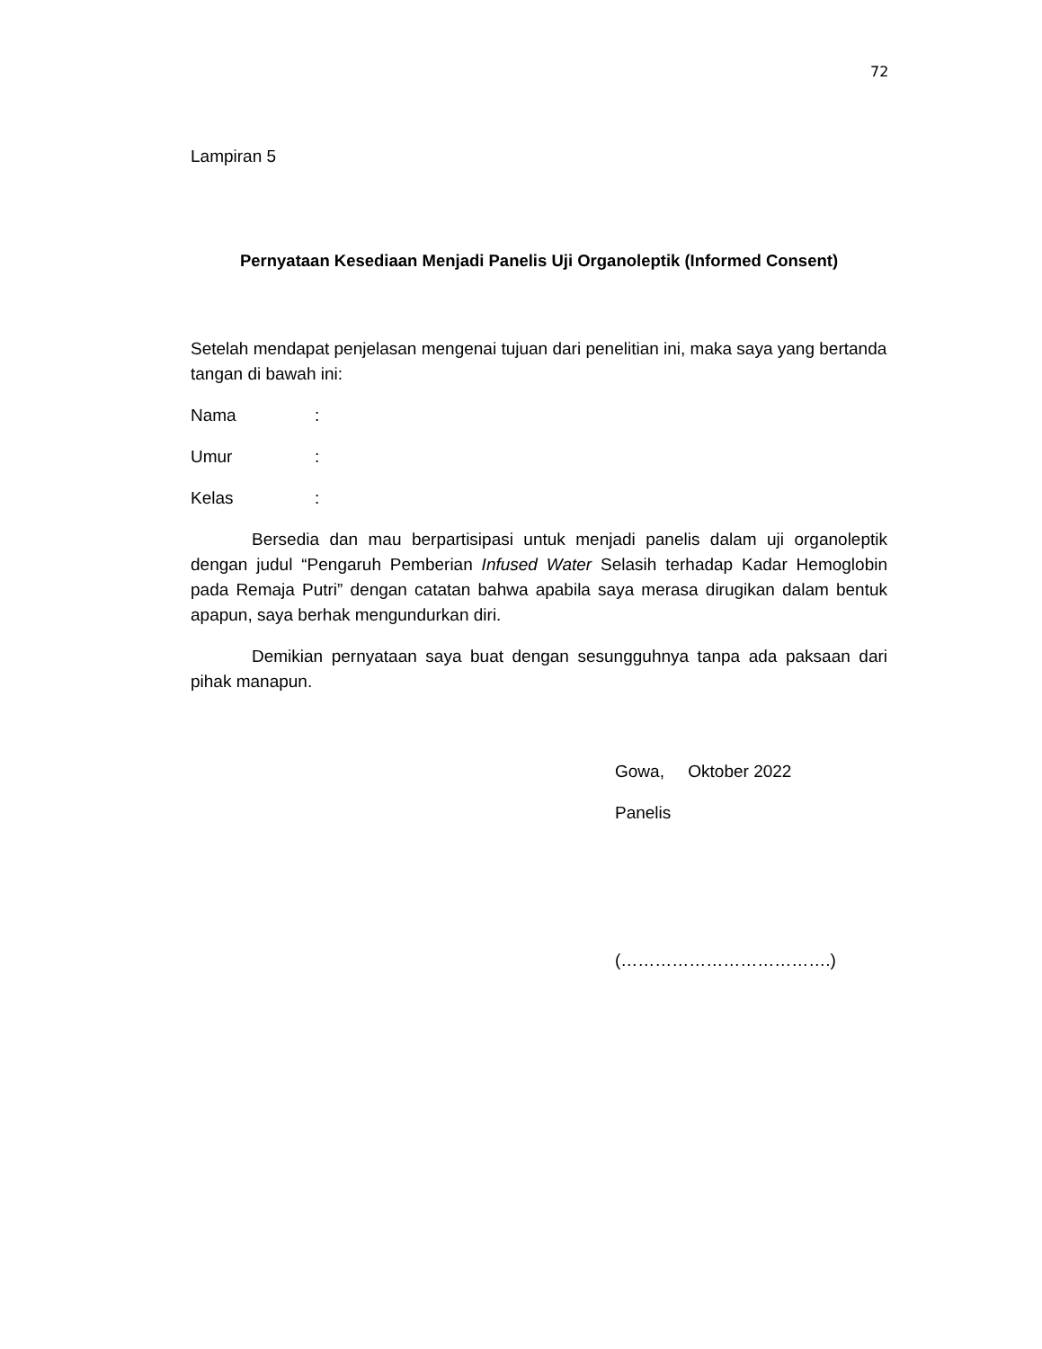72
Lampiran 5
Pernyataan Kesediaan Menjadi Panelis Uji Organoleptik (Informed Consent)
Setelah mendapat penjelasan mengenai tujuan dari penelitian ini, maka saya yang bertanda tangan di bawah ini:
Nama:
Umur:
Kelas:
Bersedia dan mau berpartisipasi untuk menjadi panelis dalam uji organoleptik dengan judul “Pengaruh Pemberian Infused Water Selasih terhadap Kadar Hemoglobin pada Remaja Putri” dengan catatan bahwa apabila saya merasa dirugikan dalam bentuk apapun, saya berhak mengundurkan diri.
Demikian pernyataan saya buat dengan sesungguhnya tanpa ada paksaan dari pihak manapun.
Gowa, Oktober 2022
Panelis
(……………………………….)